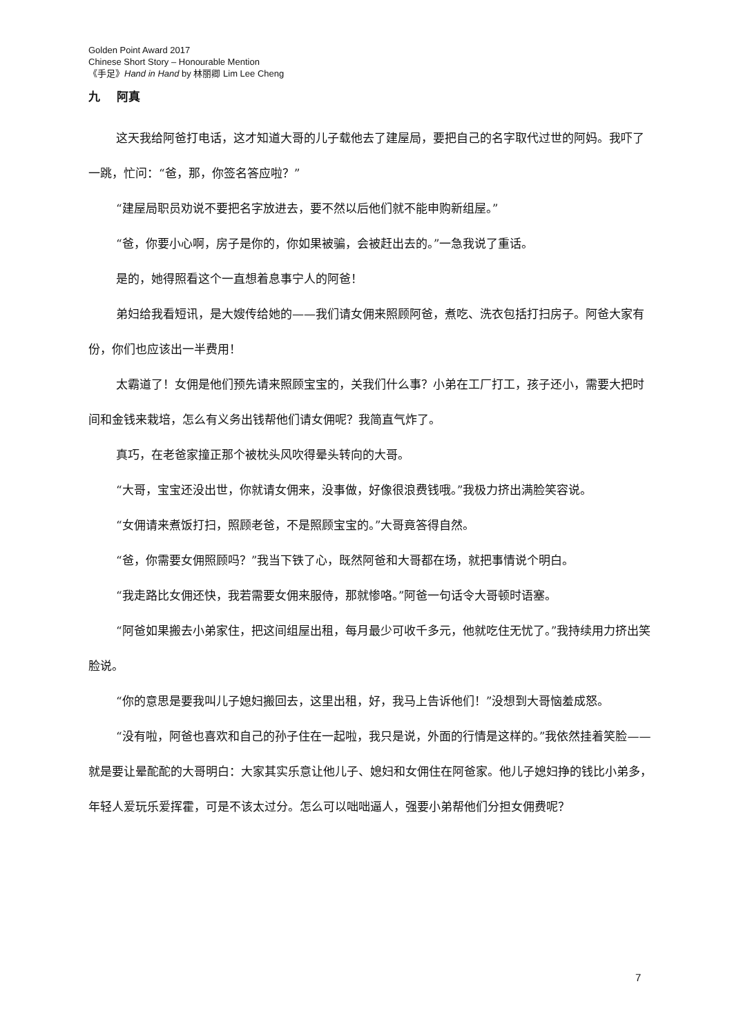Golden Point Award 2017
Chinese Short Story – Honourable Mention
《手足》Hand in Hand by 林丽卿 Lim Lee Cheng
九 阿真
这天我给阿爸打电话，这才知道大哥的儿子载他去了建屋局，要把自己的名字取代过世的阿妈。我吓了一跳，忙问：“爸，那，你签名答应啦？”
“建屋局职员劝说不要把名字放进去，要不然以后他们就不能申购新组屋。”
“爸，你要小心啊，房子是你的，你如果被骗，会被赶出去的。”一急我说了重话。
是的，她得照看这个一直想着息事宁人的阿爸！
弟妇给我看短讯，是大嫂传给她的——我们请女佣来照顾阿爸，煮吃、洗衣包括打扫房子。阿爸大家有份，你们也应该出一半费用！
太霸道了！女佣是他们预先请来照顾宝宝的，关我们什么事？小弟在工厂打工，孩子还小，需要大把时间和金钱来栽培，怎么有义务出钱帮他们请女佣呢？我简直气炸了。
真巧，在老爸家撞正那个被枕头风吹得晕头转向的大哥。
“大哥，宝宝还没出世，你就请女佣来，没事做，好像很浪费钱哦。”我极力挤出满脸笑容说。
“女佣请来煮饭打扫，照顾老爸，不是照顾宝宝的。”大哥竟答得自然。
“爸，你需要女佣照顾吗？”我当下铁了心，既然阿爸和大哥都在场，就把事情说个明白。
“我走路比女佣还快，我若需要女佣来服侍，那就惨咯。”阿爸一句话令大哥顿时语塞。
“阿爸如果搬去小弟家住，把这间组屋出租，每月最少可收千多元，他就吃住无忧了。”我持续用力挤出笑脸说。
“你的意思是要我叫儿子媳妇搬回去，这里出租，好，我马上告诉他们！”没想到大哥恼羞成怒。
“没有啦，阿爸也喜欢和自己的孙子住在一起啦，我只是说，外面的行情是这样的。”我依然挂着笑脸——就是要让晕酡酡的大哥明白：大家其实乐意让他儿子、媳妇和女佣住在阿爸家。他儿子媳妇挣的钱比小弟多，年轻人爱玩乐爱挥霍，可是不该太过分。怎么可以咄咄逼人，强要小弟帮他们分担女佣费呢？
7